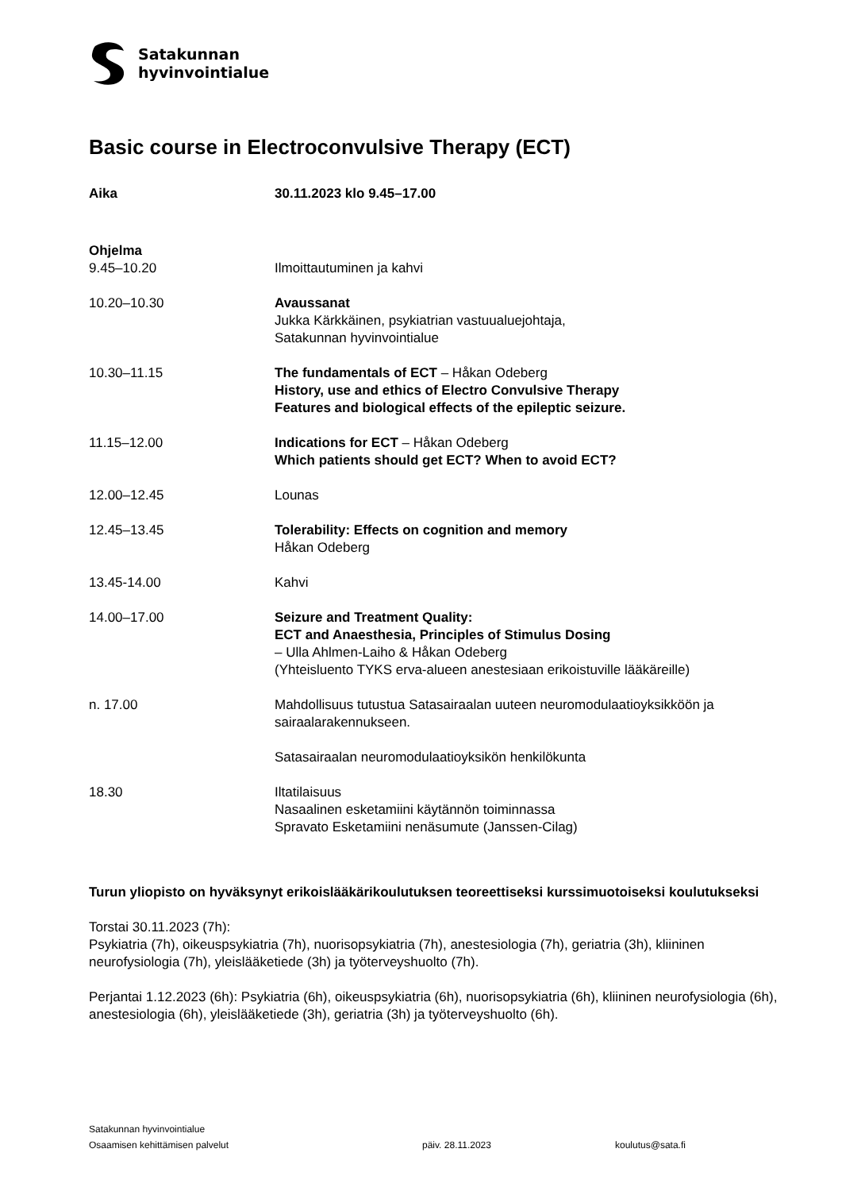Satakunnan
hyvinvointialue
Basic course in Electroconvulsive Therapy (ECT)
Aika 30.11.2023 klo 9.45–17.00
Ohjelma
9.45–10.20 Ilmoittautuminen ja kahvi
10.20–10.30 Avaussanat
Jukka Kärkkäinen, psykiatrian vastuualuejohtaja,
Satakunnan hyvinvointialue
10.30–11.15 The fundamentals of ECT – Håkan Odeberg
History, use and ethics of Electro Convulsive Therapy
Features and biological effects of the epileptic seizure.
11.15–12.00 Indications for ECT – Håkan Odeberg
Which patients should get ECT? When to avoid ECT?
12.00–12.45 Lounas
12.45–13.45 Tolerability: Effects on cognition and memory
Håkan Odeberg
13.45-14.00 Kahvi
14.00–17.00 Seizure and Treatment Quality:
ECT and Anaesthesia, Principles of Stimulus Dosing
– Ulla Ahlmen-Laiho & Håkan Odeberg
(Yhteisluento TYKS erva-alueen anestesiaan erikoistuville lääkäreille)
n. 17.00 Mahdollisuus tutustua Satasairaalan uuteen neuromodulaatioyksikköön ja sairaalarakennukseen.
Satasairaalan neuromodulaatioyksikön henkilökunta
18.30 Iltatilaisuus
Nasaalinen esketamiini käytännön toiminnassa
Spravato Esketamiini nenäsumute (Janssen-Cilag)
Turun yliopisto on hyväksynyt erikoislääkärikoulutuksen teoreettiseksi kurssimuotoiseksi koulutukseksi
Torstai 30.11.2023 (7h):
Psykiatria (7h), oikeuspsykiatria (7h), nuorisopsykiatria (7h), anestesiologia (7h), geriatria (3h), kliininen neurofysiologia (7h), yleislääketiede (3h) ja työterveyshuolto (7h).
Perjantai 1.12.2023 (6h): Psykiatria (6h), oikeuspsykiatria (6h), nuorisopsykiatria (6h), kliininen neurofysiologia (6h), anestesiologia (6h), yleislääketiede (3h), geriatria (3h) ja työterveyshuolto (6h).
Satakunnan hyvinvointialue
Osaamisen kehittämisen palvelut päiv. 28.11.2023 koulutus@sata.fi